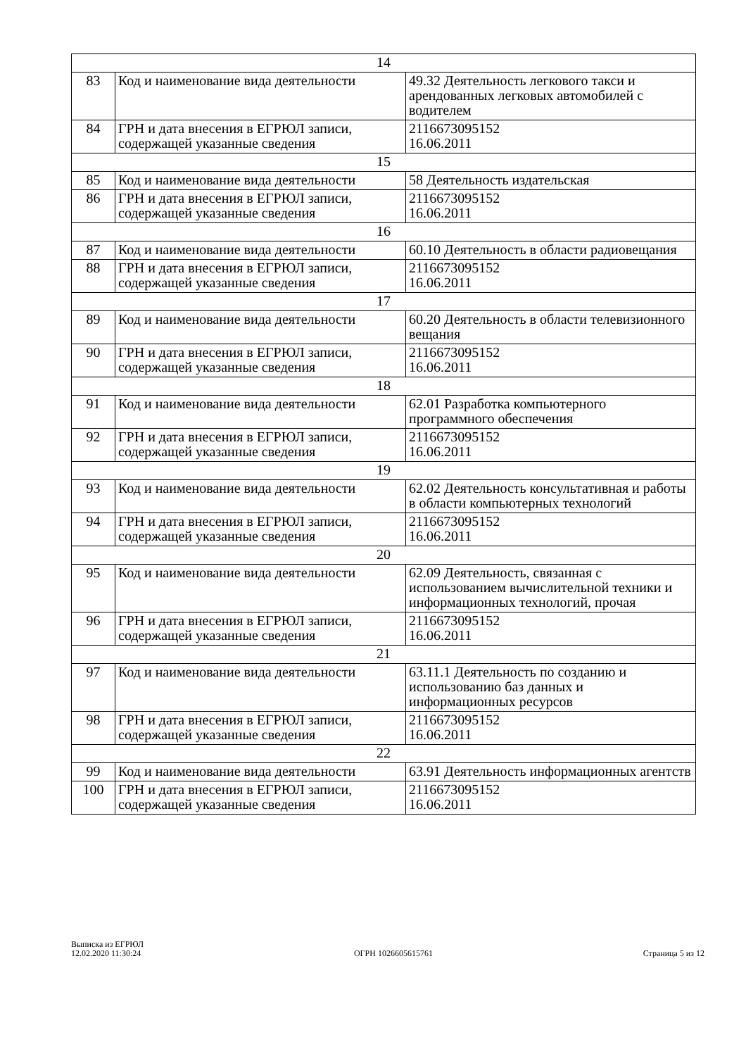| 14 | | |
| 83 | Код и наименование вида деятельности | 49.32 Деятельность легкового такси и арендованных легковых автомобилей с водителем |
| 84 | ГРН и дата внесения в ЕГРЮЛ записи, содержащей указанные сведения | 2116673095152 16.06.2011 |
| 15 | | |
| 85 | Код и наименование вида деятельности | 58 Деятельность издательская |
| 86 | ГРН и дата внесения в ЕГРЮЛ записи, содержащей указанные сведения | 2116673095152 16.06.2011 |
| 16 | | |
| 87 | Код и наименование вида деятельности | 60.10 Деятельность в области радиовещания |
| 88 | ГРН и дата внесения в ЕГРЮЛ записи, содержащей указанные сведения | 2116673095152 16.06.2011 |
| 17 | | |
| 89 | Код и наименование вида деятельности | 60.20 Деятельность в области телевизионного вещания |
| 90 | ГРН и дата внесения в ЕГРЮЛ записи, содержащей указанные сведения | 2116673095152 16.06.2011 |
| 18 | | |
| 91 | Код и наименование вида деятельности | 62.01 Разработка компьютерного программного обеспечения |
| 92 | ГРН и дата внесения в ЕГРЮЛ записи, содержащей указанные сведения | 2116673095152 16.06.2011 |
| 19 | | |
| 93 | Код и наименование вида деятельности | 62.02 Деятельность консультативная и работы в области компьютерных технологий |
| 94 | ГРН и дата внесения в ЕГРЮЛ записи, содержащей указанные сведения | 2116673095152 16.06.2011 |
| 20 | | |
| 95 | Код и наименование вида деятельности | 62.09 Деятельность, связанная с использованием вычислительной техники и информационных технологий, прочая |
| 96 | ГРН и дата внесения в ЕГРЮЛ записи, содержащей указанные сведения | 2116673095152 16.06.2011 |
| 21 | | |
| 97 | Код и наименование вида деятельности | 63.11.1 Деятельность по созданию и использованию баз данных и информационных ресурсов |
| 98 | ГРН и дата внесения в ЕГРЮЛ записи, содержащей указанные сведения | 2116673095152 16.06.2011 |
| 22 | | |
| 99 | Код и наименование вида деятельности | 63.91 Деятельность информационных агентств |
| 100 | ГРН и дата внесения в ЕГРЮЛ записи, содержащей указанные сведения | 2116673095152 16.06.2011 |
Выписка из ЕГРЮЛ
12.02.2020 11:30:24
ОГРН 1026605615761
Страница 5 из 12